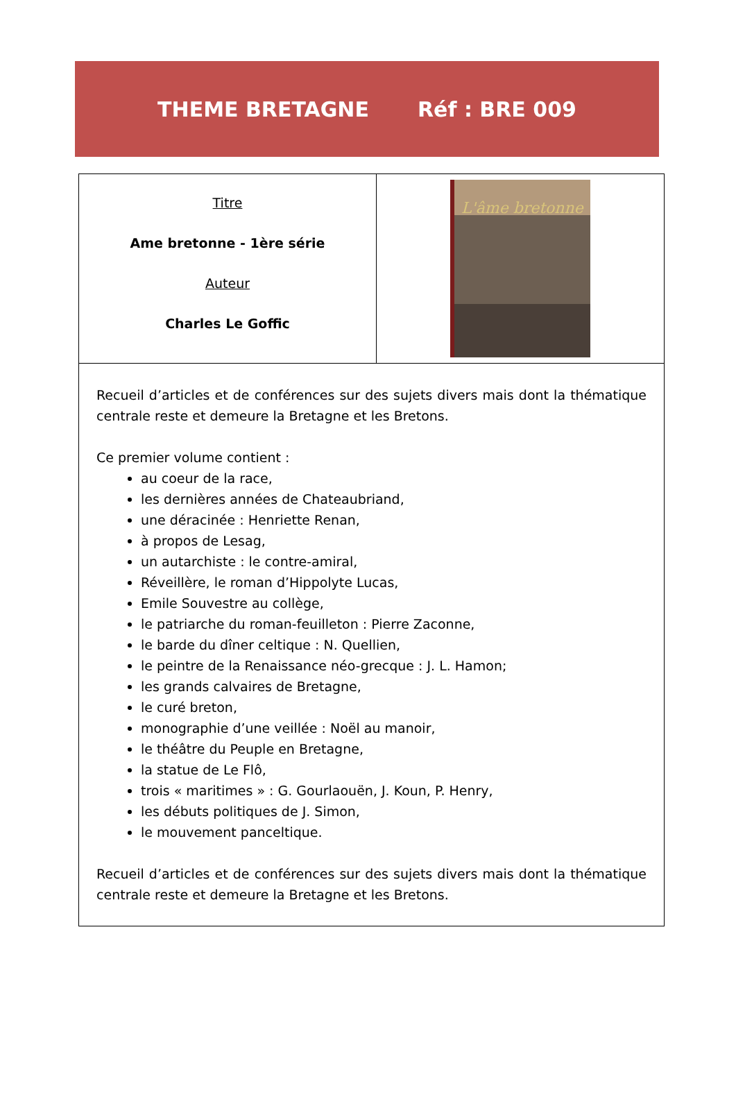THEME BRETAGNE Réf : BRE 009
| Titre Ame bretonne - 1ère série Auteur Charles Le Goffic | L'âme bretonne |
| Recueil d’articles et de conférences sur des sujets divers mais dont la thématique centrale reste et demeure la Bretagne et les Bretons. Ce premier volume contient : au coeur de la race, les dernières années de Chateaubriand, une déracinée : Henriette Renan, à propos de Lesag, un autarchiste : le contre-amiral, Réveillère, le roman d’Hippolyte Lucas, Emile Souvestre au collège, le patriarche du roman-feuilleton : Pierre Zaconne, le barde du dîner celtique : N. Quellien, le peintre de la Renaissance néo-grecque : J. L. Hamon; les grands calvaires de Bretagne, le curé breton, monographie d’une veillée : Noël au manoir, le théâtre du Peuple en Bretagne, la statue de Le Flô, trois « maritimes » : G. Gourlaouën, J. Koun, P. Henry, les débuts politiques de J. Simon, le mouvement panceltique. Recueil d’articles et de conférences sur des sujets divers mais dont la thématique centrale reste et demeure la Bretagne et les Bretons. | |